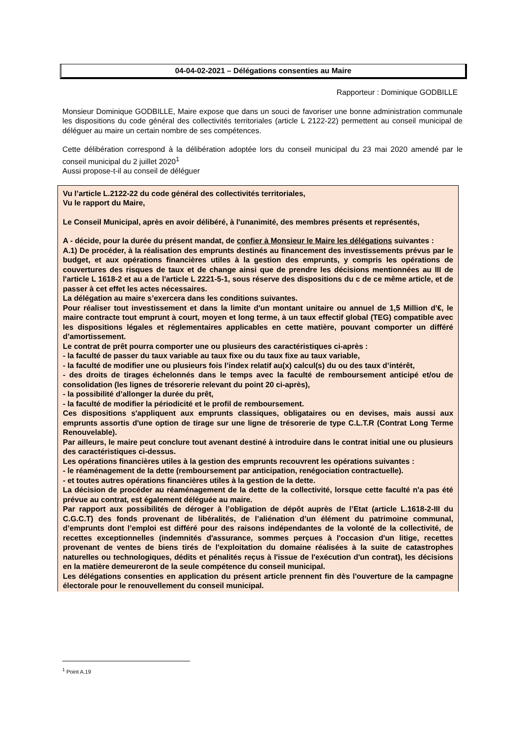04-04-02-2021 – Délégations consenties au Maire
Rapporteur : Dominique GODBILLE
Monsieur Dominique GODBILLE, Maire expose que dans un souci de favoriser une bonne administration communale les dispositions du code général des collectivités territoriales (article L 2122-22) permettent au conseil municipal de déléguer au maire un certain nombre de ses compétences.
Cette délibération correspond à la délibération adoptée lors du conseil municipal du 23 mai 2020 amendé par le conseil municipal du 2 juillet 2020<sup>1</sup>
Aussi propose-t-il au conseil de déléguer
Vu l’article L.2122-22 du code général des collectivités territoriales,
Vu le rapport du Maire,
Le Conseil Municipal, après en avoir délibéré, à l'unanimité, des membres présents et représentés,
A - décide, pour la durée du présent mandat, de confier à Monsieur le Maire les délégations suivantes :
A.1) De procéder, à la réalisation des emprunts destinés au financement des investissements prévus par le budget, et aux opérations financières utiles à la gestion des emprunts, y compris les opérations de couvertures des risques de taux et de change ainsi que de prendre les décisions mentionnées au III de l'article L 1618-2 et au a de l'article L 2221-5-1, sous réserve des dispositions du c de ce même article, et de passer à cet effet les actes nécessaires.
La délégation au maire s’exercera dans les conditions suivantes.
Pour réaliser tout investissement et dans la limite d'un montant unitaire ou annuel de 1,5 Million d'€, le maire contracte tout emprunt à court, moyen et long terme, à un taux effectif global (TEG) compatible avec les dispositions légales et réglementaires applicables en cette matière, pouvant comporter un différé d’amortissement.
Le contrat de prêt pourra comporter une ou plusieurs des caractéristiques ci-après :
- la faculté de passer du taux variable au taux fixe ou du taux fixe au taux variable,
- la faculté de modifier une ou plusieurs fois l’index relatif au(x) calcul(s) du ou des taux d’intérêt,
- des droits de tirages échelonnés dans le temps avec la faculté de remboursement anticipé et/ou de consolidation (les lignes de trésorerie relevant du point 20 ci-après),
- la possibilité d’allonger la durée du prêt,
- la faculté de modifier la périodicité et le profil de remboursement.
Ces dispositions s'appliquent aux emprunts classiques, obligataires ou en devises, mais aussi aux emprunts assortis d'une option de tirage sur une ligne de trésorerie de type C.L.T.R (Contrat Long Terme Renouvelable).
Par ailleurs, le maire peut conclure tout avenant destiné à introduire dans le contrat initial une ou plusieurs des caractéristiques ci-dessus.
Les opérations financières utiles à la gestion des emprunts recouvrent les opérations suivantes :
- le réaménagement de la dette (remboursement par anticipation, renégociation contractuelle).
- et toutes autres opérations financières utiles à la gestion de la dette.
La décision de procéder au réaménagement de la dette de la collectivité, lorsque cette faculté n'a pas été prévue au contrat, est également déléguée au maire.
Par rapport aux possibilités de déroger à l’obligation de dépôt auprès de l’Etat (article L.1618-2-III du C.G.C.T) des fonds provenant de libéralités, de l’aliénation d’un élément du patrimoine communal, d’emprunts dont l’emploi est différé pour des raisons indépendantes de la volonté de la collectivité, de recettes exceptionnelles (indemnités d'assurance, sommes perçues à l'occasion d'un litige, recettes provenant de ventes de biens tirés de l'exploitation du domaine réalisées à la suite de catastrophes naturelles ou technologiques, dédits et pénalités reçus à l'issue de l'exécution d'un contrat), les décisions en la matière demeureront de la seule compétence du conseil municipal.
Les délégations consenties en application du présent article prennent fin dès l'ouverture de la campagne électorale pour le renouvellement du conseil municipal.
<sup>1</sup> Point A.19